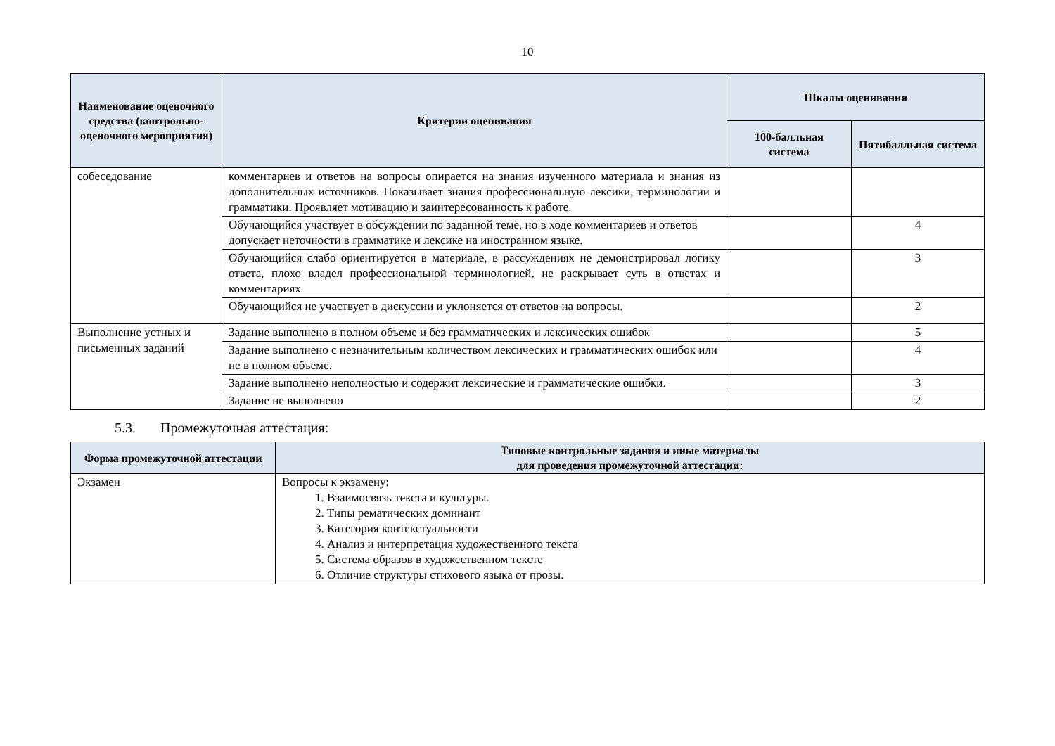10
| Наименование оценочного средства (контрольно-оценочного мероприятия) | Критерии оценивания | Шкалы оценивания | |
| --- | --- | --- | --- |
| | | 100-балльная система | Пятибалльная система |
| собеседование | комментариев и ответов на вопросы опирается на знания изученного материала и знания из дополнительных источников. Показывает знания профессиональную лексики, терминологии и грамматики. Проявляет мотивацию и заинтересованность к работе. | | |
| | Обучающийся участвует в обсуждении по заданной теме, но в ходе комментариев и ответов допускает неточности в грамматике и лексике на иностранном языке. | | 4 |
| | Обучающийся слабо ориентируется в материале, в рассуждениях не демонстрировал логику ответа, плохо владел профессиональной терминологией, не раскрывает суть в ответах и комментариях | | 3 |
| | Обучающийся не участвует в дискуссии и уклоняется от ответов на вопросы. | | 2 |
| Выполнение устных и письменных заданий | Задание выполнено в полном объеме и без грамматических и лексических ошибок | | 5 |
| | Задание выполнено с незначительным количеством лексических и грамматических ошибок или не в полном объеме. | | 4 |
| | Задание выполнено неполностью и содержит лексические и грамматические ошибки. | | 3 |
| | Задание не выполнено | | 2 |
5.3. Промежуточная аттестация:
| Форма промежуточной аттестации | Типовые контрольные задания и иные материалы для проведения промежуточной аттестации: |
| --- | --- |
| Экзамен | Вопросы к экзамену: 1. Взаимосвязь текста и культуры. 2. Типы рематических доминант 3. Категория контекстуальности 4. Анализ и интерпретация художественного текста 5. Система образов в художественном тексте 6. Отличие структуры стихового языка от прозы. |